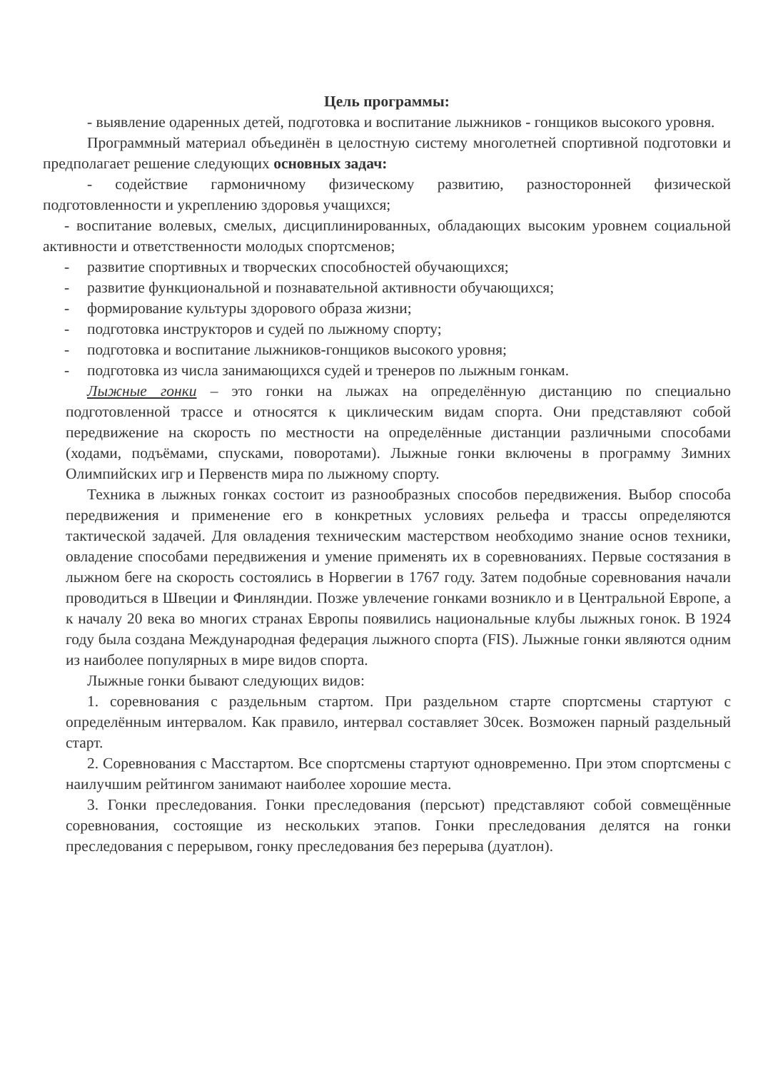Цель программы:
- выявление одаренных детей, подготовка и воспитание лыжников - гонщиков высокого уровня.
Программный материал объединён в целостную систему многолетней спортивной подготовки и предполагает решение следующих основных задач:
- содействие гармоничному физическому развитию, разносторонней физической подготовленности и укреплению здоровья учащихся;
- воспитание волевых, смелых, дисциплинированных, обладающих высоким уровнем социальной активности и ответственности молодых спортсменов;
- развитие спортивных и творческих способностей обучающихся;
- развитие функциональной и познавательной активности обучающихся;
- формирование культуры здорового образа жизни;
- подготовка инструкторов и судей по лыжному спорту;
- подготовка и воспитание лыжников-гонщиков высокого уровня;
- подготовка из числа занимающихся судей и тренеров по лыжным гонкам.
Лыжные гонки – это гонки на лыжах на определённую дистанцию по специально подготовленной трассе и относятся к циклическим видам спорта. Они представляют собой передвижение на скорость по местности на определённые дистанции различными способами (ходами, подъёмами, спусками, поворотами). Лыжные гонки включены в программу Зимних Олимпийских игр и Первенств мира по лыжному спорту.
Техника в лыжных гонках состоит из разнообразных способов передвижения. Выбор способа передвижения и применение его в конкретных условиях рельефа и трассы определяются тактической задачей. Для овладения техническим мастерством необходимо знание основ техники, овладение способами передвижения и умение применять их в соревнованиях. Первые состязания в лыжном беге на скорость состоялись в Норвегии в 1767 году. Затем подобные соревнования начали проводиться в Швеции и Финляндии. Позже увлечение гонками возникло и в Центральной Европе, а к началу 20 века во многих странах Европы появились национальные клубы лыжных гонок. В 1924 году была создана Международная федерация лыжного спорта (FIS). Лыжные гонки являются одним из наиболее популярных в мире видов спорта.
Лыжные гонки бывают следующих видов:
1. соревнования с раздельным стартом. При раздельном старте спортсмены стартуют с определённым интервалом. Как правило, интервал составляет 30сек. Возможен парный раздельный старт.
2. Соревнования с Масстартом. Все спортсмены стартуют одновременно. При этом спортсмены с наилучшим рейтингом занимают наиболее хорошие места.
3. Гонки преследования. Гонки преследования (персьют) представляют собой совмещённые соревнования, состоящие из нескольких этапов. Гонки преследования делятся на гонки преследования с перерывом, гонку преследования без перерыва (дуатлон).